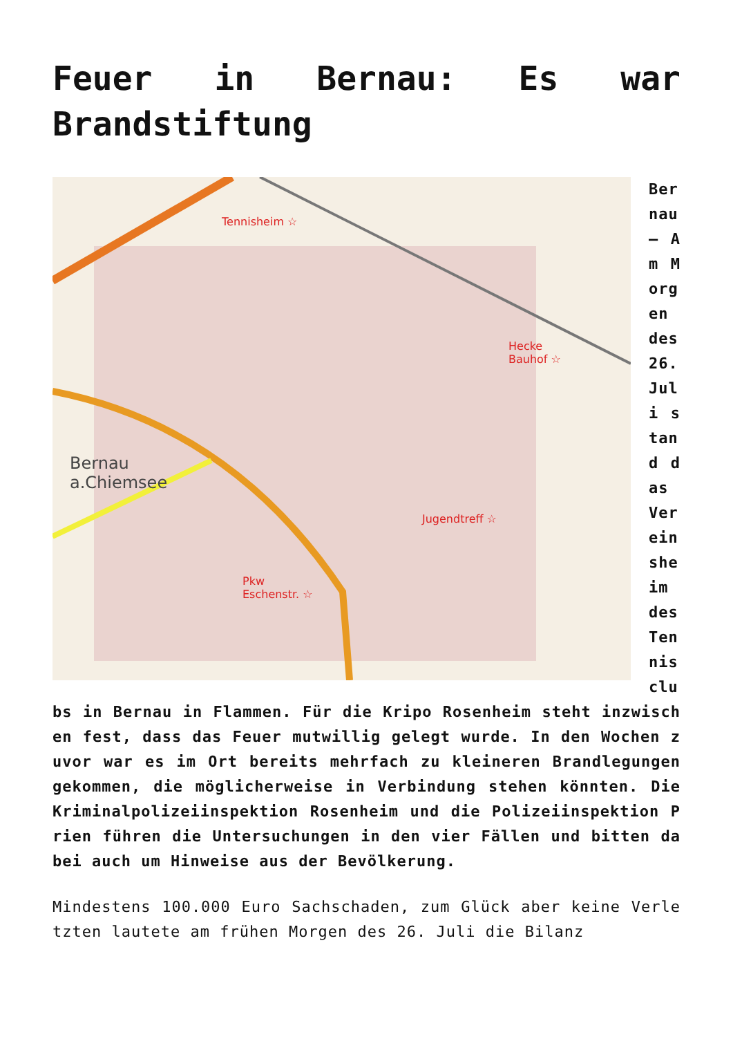Feuer in Bernau: Es war Brandstiftung
Tennisheim ☆
Hecke
Bauhof ☆
Jugendtreff ☆
Pkw
Eschenstr. ☆
Bernau
a.Chiemsee
Bernau – Am Morgen des 26. Juli stand das Vereinsheim des Tennisclubs in Bernau in Flammen. Für die Kripo Rosenheim steht inzwischen fest, dass das Feuer mutwillig gelegt wurde. In den Wochen zuvor war es im Ort bereits mehrfach zu kleineren Brandlegungen gekommen, die möglicherweise in Verbindung stehen könnten. Die Kriminalpolizeiinspektion Rosenheim und die Polizeiinspektion Prien führen die Untersuchungen in den vier Fällen und bitten dabei auch um Hinweise aus der Bevölkerung.
Mindestens 100.000 Euro Sachschaden, zum Glück aber keine Verletzten lautete am frühen Morgen des 26. Juli die Bilanz